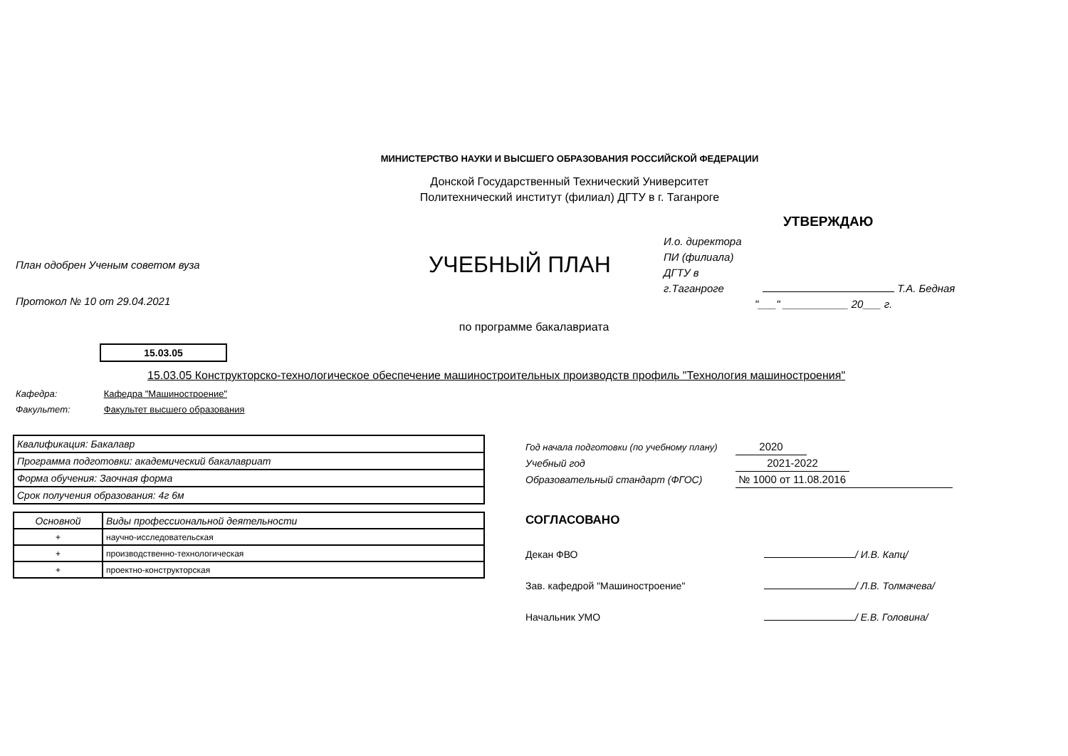МИНИСТЕРСТВО НАУКИ И ВЫСШЕГО ОБРАЗОВАНИЯ РОССИЙСКОЙ ФЕДЕРАЦИИ
Донской Государственный Технический Университет
Политехнический институт (филиал) ДГТУ в г. Таганроге
УТВЕРЖДАЮ
План одобрен Ученым советом вуза
Протокол № 10 от 29.04.2021
УЧЕБНЫЙ ПЛАН
И.о. директора
ПИ (филиала)
ДГТУ в
г.Таганроге Т.А. Бедная
"___" ___________ 20___ г.
по программе бакалавриата
15.03.05
15.03.05 Конструкторско-технологическое обеспечение машиностроительных производств профиль "Технология машиностроения"
Кафедра: Кафедра "Машиностроение"
Факультет: Факультет высшего образования
| Квалификация: Бакалавр |
| Программа подготовки: академический бакалавриат |
| Форма обучения: Заочная форма |
| Срок получения образования: 4г 6м |
| Основной | Виды профессиональной деятельности |
| + | научно-исследовательская |
| + | производственно-технологическая |
| + | проектно-конструкторская |
Год начала подготовки (по учебному плану) 2020
Учебный год 2021-2022
Образовательный стандарт (ФГОС) № 1000 от 11.08.2016
СОГЛАСОВАНО
Декан ФВО / И.В. Капц/
Зав. кафедрой "Машиностроение" / Л.В. Толмачева/
Начальник УМО / Е.В. Головина/